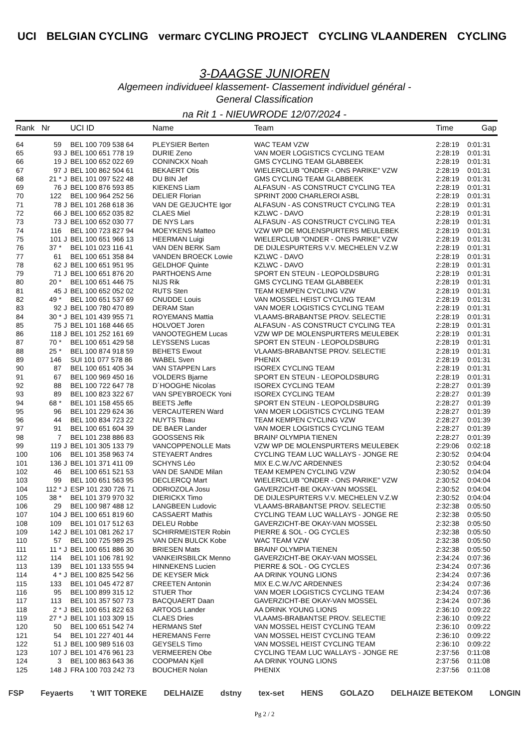UCI BELGIAN CYCLING vermarc CYCLING PROJECT CYCLING VLAANDEREN CYCLING
3-DAAGSE JUNIOREN
Algemeen individueel klassement- Classement individuel général -
General Classification
na Rit 1 - NIEUWRODE 12/07/2024 -
| Rank | Nr | | UCI ID | Name | Team | Time | Gap |
| --- | --- | --- | --- | --- | --- | --- | --- |
| 64 | 59 | | BEL 100 709 538 64 | PLEYSIER Berten | WAC TEAM VZW | 2:28:19 | 0:01:31 |
| 65 | 93 | J | BEL 100 651 778 19 | DURIE Zeno | VAN MOER LOGISTICS CYCLING TEAM | 2:28:19 | 0:01:31 |
| 66 | 19 | J | BEL 100 652 022 69 | CONINCKX Noah | GMS CYCLING TEAM GLABBEEK | 2:28:19 | 0:01:31 |
| 67 | 97 | J | BEL 100 862 504 61 | BEKAERT Otis | WIELERCLUB "ONDER - ONS PARIKE" VZW | 2:28:19 | 0:01:31 |
| 68 | 21 * | J | BEL 101 097 522 48 | DU BIN Jef | GMS CYCLING TEAM GLABBEEK | 2:28:19 | 0:01:31 |
| 69 | 76 | J | BEL 100 876 593 85 | KIEKENS Liam | ALFASUN - AS CONSTRUCT CYCLING TEA | 2:28:19 | 0:01:31 |
| 70 | 122 | | BEL 100 964 252 56 | DELIER Florian | SPRINT 2000 CHARLEROI ASBL | 2:28:19 | 0:01:31 |
| 71 | 78 | J | BEL 101 268 618 36 | VAN DE GEJUCHTE Igor | ALFASUN - AS CONSTRUCT CYCLING TEA | 2:28:19 | 0:01:31 |
| 72 | 66 | J | BEL 100 652 035 82 | CLAES Miel | KZLWC - DAVO | 2:28:19 | 0:01:31 |
| 73 | 73 | J | BEL 100 652 030 77 | DE NYS Lars | ALFASUN - AS CONSTRUCT CYCLING TEA | 2:28:19 | 0:01:31 |
| 74 | 116 | | BEL 100 723 827 94 | MOEYKENS Matteo | VZW WP DE MOLENSPURTERS MEULEBEK | 2:28:19 | 0:01:31 |
| 75 | 101 | J | BEL 100 651 966 13 | HEERMAN Luigi | WIELERCLUB "ONDER - ONS PARIKE" VZW | 2:28:19 | 0:01:31 |
| 76 | 37 * | | BEL 101 023 116 41 | VAN DEN BERK Sam | DE DIJLESPURTERS V.V. MECHELEN V.Z.W | 2:28:19 | 0:01:31 |
| 77 | 61 | | BEL 100 651 358 84 | VANDEN BROECK Lowie | KZLWC - DAVO | 2:28:19 | 0:01:31 |
| 78 | 62 | J | BEL 100 651 951 95 | GELDHOF Quinte | KZLWC - DAVO | 2:28:19 | 0:01:31 |
| 79 | 71 | J | BEL 100 651 876 20 | PARTHOENS Arne | SPORT EN STEUN - LEOPOLDSBURG | 2:28:19 | 0:01:31 |
| 80 | 20 * | | BEL 100 651 446 75 | NIJS Rik | GMS CYCLING TEAM GLABBEEK | 2:28:19 | 0:01:31 |
| 81 | 45 | J | BEL 100 652 052 02 | RUTS Sten | TEAM KEMPEN CYCLING VZW | 2:28:19 | 0:01:31 |
| 82 | 49 * | | BEL 100 651 537 69 | CNUDDE Louis | VAN MOSSEL HEIST CYCLING TEAM | 2:28:19 | 0:01:31 |
| 83 | 92 | J | BEL 100 780 470 89 | DERAM Stan | VAN MOER LOGISTICS CYCLING TEAM | 2:28:19 | 0:01:31 |
| 84 | 30 * | J | BEL 101 439 955 71 | ROYEMANS Mattia | VLAAMS-BRABANTSE PROV. SELECTIE | 2:28:19 | 0:01:31 |
| 85 | 75 | J | BEL 101 168 446 65 | HOLVOET Joren | ALFASUN - AS CONSTRUCT CYCLING TEA | 2:28:19 | 0:01:31 |
| 86 | 118 | J | BEL 101 252 161 69 | VANOOTEGHEM Lucas | VZW WP DE MOLENSPURTERS MEULEBEK | 2:28:19 | 0:01:31 |
| 87 | 70 * | | BEL 100 651 429 58 | LEYSSENS Lucas | SPORT EN STEUN - LEOPOLDSBURG | 2:28:19 | 0:01:31 |
| 88 | 25 * | | BEL 100 874 918 59 | BEHETS Ewout | VLAAMS-BRABANTSE PROV. SELECTIE | 2:28:19 | 0:01:31 |
| 89 | 146 | | SUI 101 077 578 86 | WABEL Sven | PHENIX | 2:28:19 | 0:01:31 |
| 90 | 87 | | BEL 100 651 405 34 | VAN STAPPEN Lars | ISOREX CYCLING TEAM | 2:28:19 | 0:01:31 |
| 91 | 67 | | BEL 100 969 450 16 | VOLDERS Bjarne | SPORT EN STEUN - LEOPOLDSBURG | 2:28:19 | 0:01:31 |
| 92 | 88 | | BEL 100 722 647 78 | D´HOOGHE Nicolas | ISOREX CYCLING TEAM | 2:28:27 | 0:01:39 |
| 93 | 89 | | BEL 100 823 322 67 | VAN SPEYBROECK Yoni | ISOREX CYCLING TEAM | 2:28:27 | 0:01:39 |
| 94 | 68 * | | BEL 101 158 455 65 | BEETS Jeffe | SPORT EN STEUN - LEOPOLDSBURG | 2:28:27 | 0:01:39 |
| 95 | 96 | | BEL 101 229 624 36 | VERCAUTEREN Ward | VAN MOER LOGISTICS CYCLING TEAM | 2:28:27 | 0:01:39 |
| 96 | 44 | | BEL 100 834 723 22 | NUYTS Tibau | TEAM KEMPEN CYCLING VZW | 2:28:27 | 0:01:39 |
| 97 | 91 | | BEL 100 651 604 39 | DE BAER Lander | VAN MOER LOGISTICS CYCLING TEAM | 2:28:27 | 0:01:39 |
| 98 | 7 | | BEL 101 238 886 83 | GOOSSENS Rik | BRAIN² OLYMPIA TIENEN | 2:28:27 | 0:01:39 |
| 99 | 119 | J | BEL 101 305 133 79 | VANCOPPENOLLE Mats | VZW WP DE MOLENSPURTERS MEULEBEK | 2:29:06 | 0:02:18 |
| 100 | 106 | | BEL 101 358 963 74 | STEYAERT Andres | CYCLING TEAM LUC WALLAYS - JONGE RE | 2:30:52 | 0:04:04 |
| 101 | 136 | J | BEL 101 371 411 09 | SCHYNS Léo | MIX E.C.W./VC ARDENNES | 2:30:52 | 0:04:04 |
| 102 | 46 | | BEL 100 651 521 53 | VAN DE SANDE Milan | TEAM KEMPEN CYCLING VZW | 2:30:52 | 0:04:04 |
| 103 | 99 | | BEL 100 651 563 95 | DECLERCQ Mart | WIELERCLUB "ONDER - ONS PARIKE" VZW | 2:30:52 | 0:04:04 |
| 104 | 112 * | J | ESP 101 230 726 71 | ODRIOZOLA Josu | GAVERZICHT-BE OKAY-VAN MOSSEL | 2:30:52 | 0:04:04 |
| 105 | 38 * | | BEL 101 379 970 32 | DIERICKX Timo | DE DIJLESPURTERS V.V. MECHELEN V.Z.W | 2:30:52 | 0:04:04 |
| 106 | 29 | | BEL 100 987 488 12 | LANGBEEN Ludovic | VLAAMS-BRABANTSE PROV. SELECTIE | 2:32:38 | 0:05:50 |
| 107 | 104 | J | BEL 100 651 819 60 | CASSAERT Mathis | CYCLING TEAM LUC WALLAYS - JONGE RE | 2:32:38 | 0:05:50 |
| 108 | 109 | | BEL 101 017 512 63 | DELEU Robbe | GAVERZICHT-BE OKAY-VAN MOSSEL | 2:32:38 | 0:05:50 |
| 109 | 142 | J | BEL 101 081 262 17 | SCHIRRMEISTER Robin | PIERRE & SOL - OG CYCLES | 2:32:38 | 0:05:50 |
| 110 | 57 | | BEL 100 725 989 25 | VAN DEN BULCK Kobe | WAC TEAM VZW | 2:32:38 | 0:05:50 |
| 111 | 11 * | J | BEL 100 651 886 30 | BRIESEN Mats | BRAIN² OLYMPIA TIENEN | 2:32:38 | 0:05:50 |
| 112 | 114 | | BEL 101 106 781 92 | VANKEIRSBILCK Menno | GAVERZICHT-BE OKAY-VAN MOSSEL | 2:34:24 | 0:07:36 |
| 113 | 139 | | BEL 101 133 555 94 | HINNEKENS Lucien | PIERRE & SOL - OG CYCLES | 2:34:24 | 0:07:36 |
| 114 | 4 * | J | BEL 100 825 542 56 | DE KEYSER Mick | AA DRINK YOUNG LIONS | 2:34:24 | 0:07:36 |
| 115 | 133 | | BEL 101 045 472 87 | CREETEN Antonin | MIX E.C.W./VC ARDENNES | 2:34:24 | 0:07:36 |
| 116 | 95 | | BEL 100 899 315 12 | STUER Thor | VAN MOER LOGISTICS CYCLING TEAM | 2:34:24 | 0:07:36 |
| 117 | 113 | | BEL 101 357 507 73 | BACQUAERT Daan | GAVERZICHT-BE OKAY-VAN MOSSEL | 2:34:24 | 0:07:36 |
| 118 | 2 * | J | BEL 100 651 822 63 | ARTOOS Lander | AA DRINK YOUNG LIONS | 2:36:10 | 0:09:22 |
| 119 | 27 * | J | BEL 101 103 309 15 | CLAES Dries | VLAAMS-BRABANTSE PROV. SELECTIE | 2:36:10 | 0:09:22 |
| 120 | 50 | | BEL 100 651 542 74 | HERMANS Stef | VAN MOSSEL HEIST CYCLING TEAM | 2:36:10 | 0:09:22 |
| 121 | 54 | | BEL 101 227 401 44 | HEREMANS Ferre | VAN MOSSEL HEIST CYCLING TEAM | 2:36:10 | 0:09:22 |
| 122 | 51 | J | BEL 100 989 516 03 | GEYSELS Timo | VAN MOSSEL HEIST CYCLING TEAM | 2:36:10 | 0:09:22 |
| 123 | 107 | J | BEL 101 476 961 23 | VERMEEREN Obe | CYCLING TEAM LUC WALLAYS - JONGE RE | 2:37:56 | 0:11:08 |
| 124 | 3 | | BEL 100 863 643 36 | COOPMAN Kjell | AA DRINK YOUNG LIONS | 2:37:56 | 0:11:08 |
| 125 | 148 | J | FRA 100 703 242 73 | BOUCHER Nolan | PHENIX | 2:37:56 | 0:11:08 |
FSP Feyaerts 't WIT TOREKE DELHAIZE dstny tex-set HENS GOLAZO DELHAIZE BETEKOM LONGIN
Pg 2 / 2